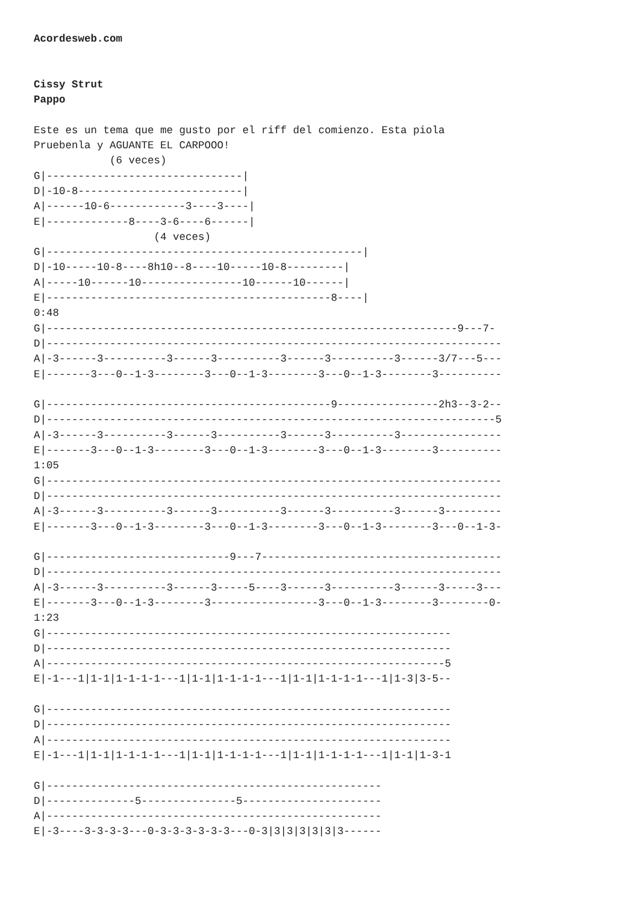Acordesweb.com


Cissy Strut
Pappo

Este es un tema que me gusto por el riff del comienzo. Esta piola
Pruebenla y AGUANTE EL CARPOOO!
            (6 veces)
G|-------------------------------|
D|-10-8--------------------------|
A|------10-6------------3----3----|
E|-------------8----3-6----6------|
                   (4 veces)
G|--------------------------------------------------|
D|-10-----10-8----8h10--8----10-----10-8---------|
A|-----10------10----------------10------10------|
E|---------------------------------------------8----|
0:48
G|-----------------------------------------------------------------9---7-
D|------------------------------------------------------------------------
A|-3------3----------3------3----------3------3----------3------3/7---5---
E|-------3---0--1-3--------3---0--1-3--------3---0--1-3--------3----------

G|---------------------------------------------9----------------2h3--3-2--
D|-----------------------------------------------------------------------5
A|-3------3----------3------3----------3------3----------3----------------
E|-------3---0--1-3--------3---0--1-3--------3---0--1-3--------3----------
1:05
G|------------------------------------------------------------------------
D|------------------------------------------------------------------------
A|-3------3----------3------3----------3------3----------3------3---------
E|-------3---0--1-3--------3---0--1-3--------3---0--1-3--------3---0--1-3-

G|-----------------------------9---7--------------------------------------
D|------------------------------------------------------------------------
A|-3------3----------3------3-----5----3------3----------3------3-----3---
E|-------3---0--1-3--------3-----------------3---0--1-3--------3--------0-
1:23
G|----------------------------------------------------------------
D|----------------------------------------------------------------
A|---------------------------------------------------------------5
E|-1---1|1-1|1-1-1-1---1|1-1|1-1-1-1---1|1-1|1-1-1-1---1|1-3|3-5--

G|----------------------------------------------------------------
D|----------------------------------------------------------------
A|----------------------------------------------------------------
E|-1---1|1-1|1-1-1-1---1|1-1|1-1-1-1---1|1-1|1-1-1-1---1|1-1|1-3-1

G|-----------------------------------------------------
D|--------------5---------------5----------------------
A|-----------------------------------------------------
E|-3----3-3-3-3---0-3-3-3-3-3-3---0-3|3|3|3|3|3|3------